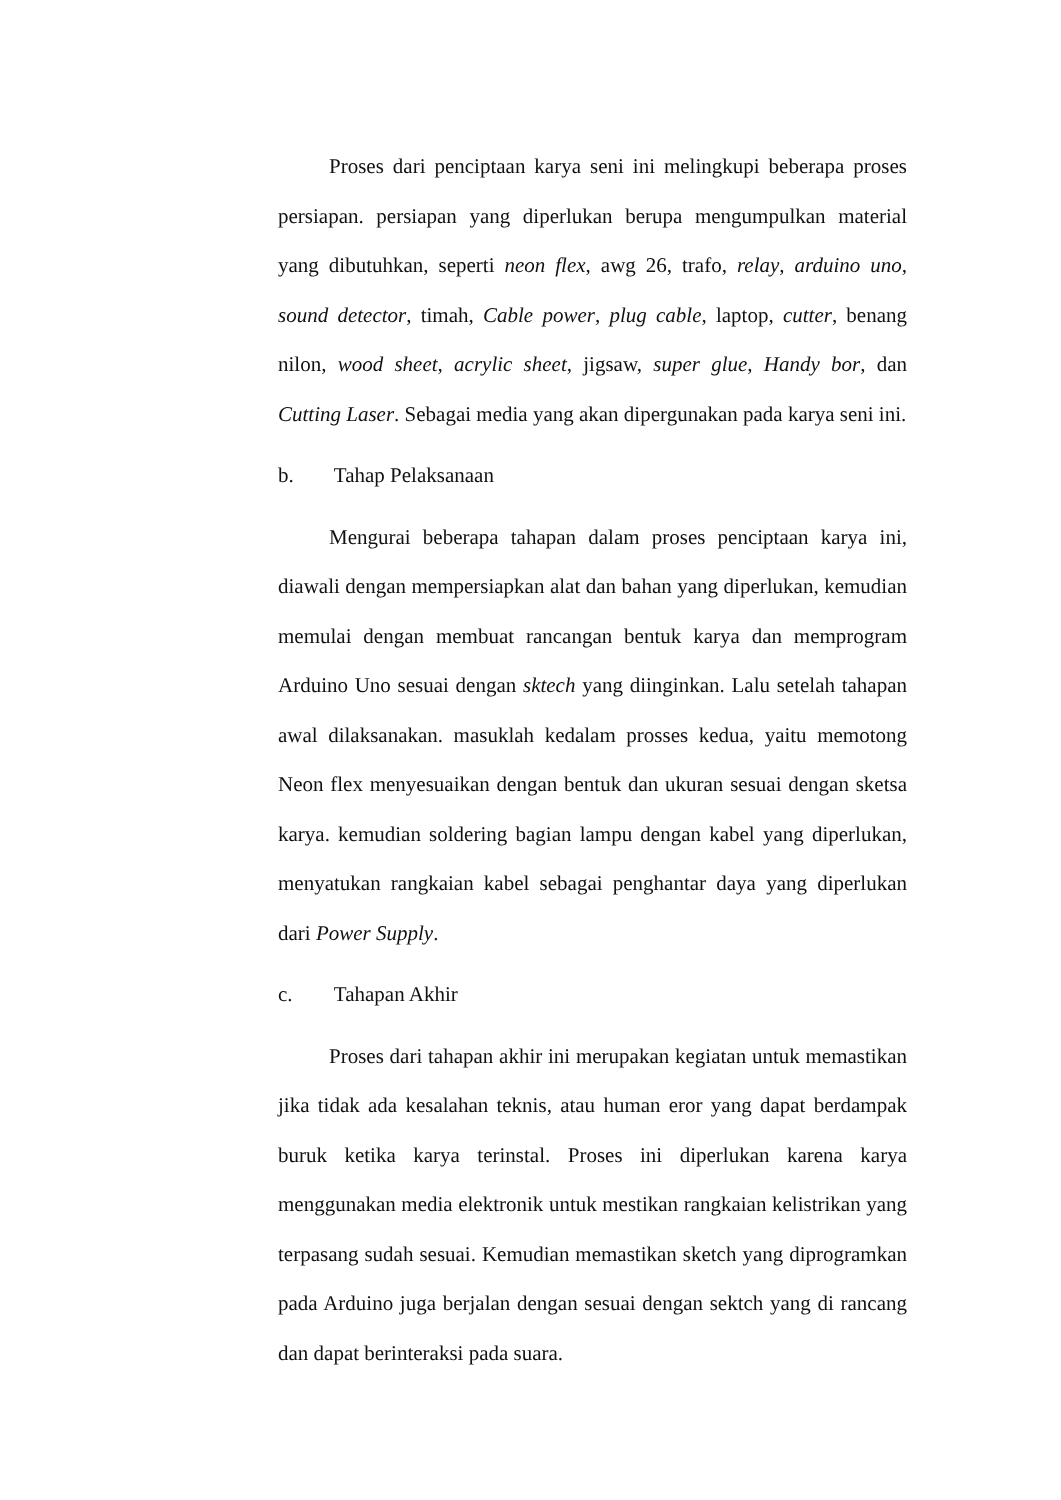Proses dari penciptaan karya seni ini melingkupi beberapa proses persiapan. persiapan yang diperlukan berupa mengumpulkan material yang dibutuhkan, seperti neon flex, awg 26, trafo, relay, arduino uno, sound detector, timah, Cable power, plug cable, laptop, cutter, benang nilon, wood sheet, acrylic sheet, jigsaw, super glue, Handy bor, dan Cutting Laser. Sebagai media yang akan dipergunakan pada karya seni ini.
b. Tahap Pelaksanaan
Mengurai beberapa tahapan dalam proses penciptaan karya ini, diawali dengan mempersiapkan alat dan bahan yang diperlukan, kemudian memulai dengan membuat rancangan bentuk karya dan memprogram Arduino Uno sesuai dengan sktech yang diinginkan. Lalu setelah tahapan awal dilaksanakan. masuklah kedalam prosses kedua, yaitu memotong Neon flex menyesuaikan dengan bentuk dan ukuran sesuai dengan sketsa karya. kemudian soldering bagian lampu dengan kabel yang diperlukan, menyatukan rangkaian kabel sebagai penghantar daya yang diperlukan dari Power Supply.
c. Tahapan Akhir
Proses dari tahapan akhir ini merupakan kegiatan untuk memastikan jika tidak ada kesalahan teknis, atau human eror yang dapat berdampak buruk ketika karya terinstal. Proses ini diperlukan karena karya menggunakan media elektronik untuk mestikan rangkaian kelistrikan yang terpasang sudah sesuai. Kemudian memastikan sketch yang diprogramkan pada Arduino juga berjalan dengan sesuai dengan sektch yang di rancang dan dapat berinteraksi pada suara.